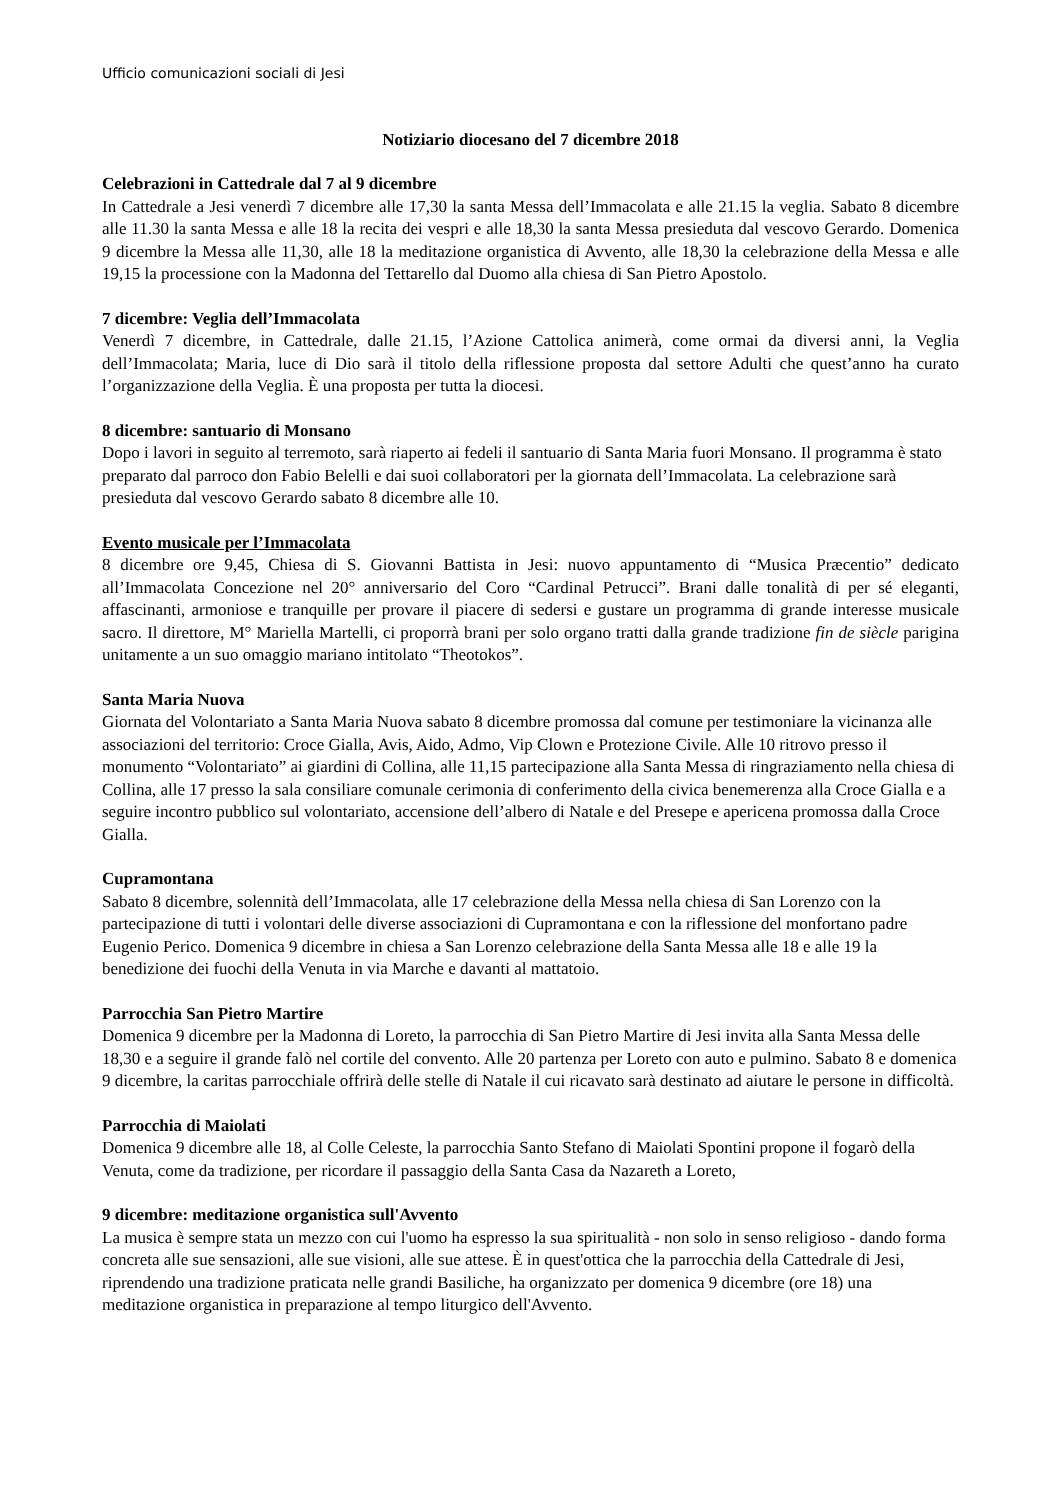Ufficio comunicazioni sociali di Jesi
Notiziario diocesano del 7 dicembre 2018
Celebrazioni in Cattedrale dal 7 al 9 dicembre
In Cattedrale a Jesi venerdì 7 dicembre alle 17,30 la santa Messa dell’Immacolata e alle 21.15 la veglia. Sabato 8 dicembre alle 11.30 la santa Messa e alle 18 la recita dei vespri e alle 18,30 la santa Messa presieduta dal vescovo Gerardo. Domenica 9 dicembre la Messa alle 11,30, alle 18 la meditazione organistica di Avvento, alle 18,30 la celebrazione della Messa e alle 19,15 la processione con la Madonna del Tettarello dal Duomo alla chiesa di San Pietro Apostolo.
7 dicembre: Veglia dell’Immacolata
Venerdì 7 dicembre, in Cattedrale, dalle 21.15, l’Azione Cattolica animerà, come ormai da diversi anni, la Veglia dell’Immacolata; Maria, luce di Dio sarà il titolo della riflessione proposta dal settore Adulti che quest’anno ha curato l’organizzazione della Veglia. È una proposta per tutta la diocesi.
8 dicembre: santuario di Monsano
Dopo i lavori in seguito al terremoto, sarà riaperto ai fedeli il santuario di Santa Maria fuori Monsano. Il programma è stato preparato dal parroco don Fabio Belelli e dai suoi collaboratori per la giornata dell’Immacolata. La celebrazione sarà presieduta dal vescovo Gerardo sabato 8 dicembre alle 10.
Evento musicale per l’Immacolata
8 dicembre ore 9,45, Chiesa di S. Giovanni Battista in Jesi: nuovo appuntamento di “Musica Præcentio” dedicato all’Immacolata Concezione nel 20° anniversario del Coro “Cardinal Petrucci”. Brani dalle tonalità di per sé eleganti, affascinanti, armoniose e tranquille per provare il piacere di sedersi e gustare un programma di grande interesse musicale sacro. Il direttore, M° Mariella Martelli, ci proporrà brani per solo organo tratti dalla grande tradizione fin de siècle parigina unitamente a un suo omaggio mariano intitolato “Theotokos”.
Santa Maria Nuova
Giornata del Volontariato a Santa Maria Nuova sabato 8 dicembre promossa dal comune per testimoniare la vicinanza alle associazioni del territorio: Croce Gialla, Avis, Aido, Admo, Vip Clown e Protezione Civile. Alle 10 ritrovo presso il monumento “Volontariato” ai giardini di Collina, alle 11,15 partecipazione alla Santa Messa di ringraziamento nella chiesa di Collina, alle 17 presso la sala consiliare comunale cerimonia di conferimento della civica benemerenza alla Croce Gialla e a seguire incontro pubblico sul volontariato, accensione dell’albero di Natale e del Presepe e apericena promossa dalla Croce Gialla.
Cupramontana
Sabato 8 dicembre, solennità dell’Immacolata, alle 17 celebrazione della Messa nella chiesa di San Lorenzo con la partecipazione di tutti i volontari delle diverse associazioni di Cupramontana e con la riflessione del monfortano padre Eugenio Perico. Domenica 9 dicembre in chiesa a San Lorenzo celebrazione della Santa Messa alle 18 e alle 19 la benedizione dei fuochi della Venuta in via Marche e davanti al mattatoio.
Parrocchia San Pietro Martire
Domenica 9 dicembre per la Madonna di Loreto, la parrocchia di San Pietro Martire di Jesi invita alla Santa Messa delle 18,30 e a seguire il grande falò nel cortile del convento. Alle 20 partenza per Loreto con auto e pulmino. Sabato 8 e domenica 9 dicembre, la caritas parrocchiale offrirà delle stelle di Natale il cui ricavato sarà destinato ad aiutare le persone in difficoltà.
Parrocchia di Maiolati
Domenica 9 dicembre alle 18, al Colle Celeste, la parrocchia Santo Stefano di Maiolati Spontini propone il fogarò della Venuta, come da tradizione, per ricordare il passaggio della Santa Casa da Nazareth a Loreto,
9 dicembre: meditazione organistica sull'Avvento
La musica è sempre stata un mezzo con cui l'uomo ha espresso la sua spiritualità - non solo in senso religioso - dando forma concreta alle sue sensazioni, alle sue visioni, alle sue attese. È in quest'ottica che la parrocchia della Cattedrale di Jesi, riprendendo una tradizione praticata nelle grandi Basiliche, ha organizzato per domenica 9 dicembre (ore 18) una meditazione organistica in preparazione al tempo liturgico dell'Avvento.